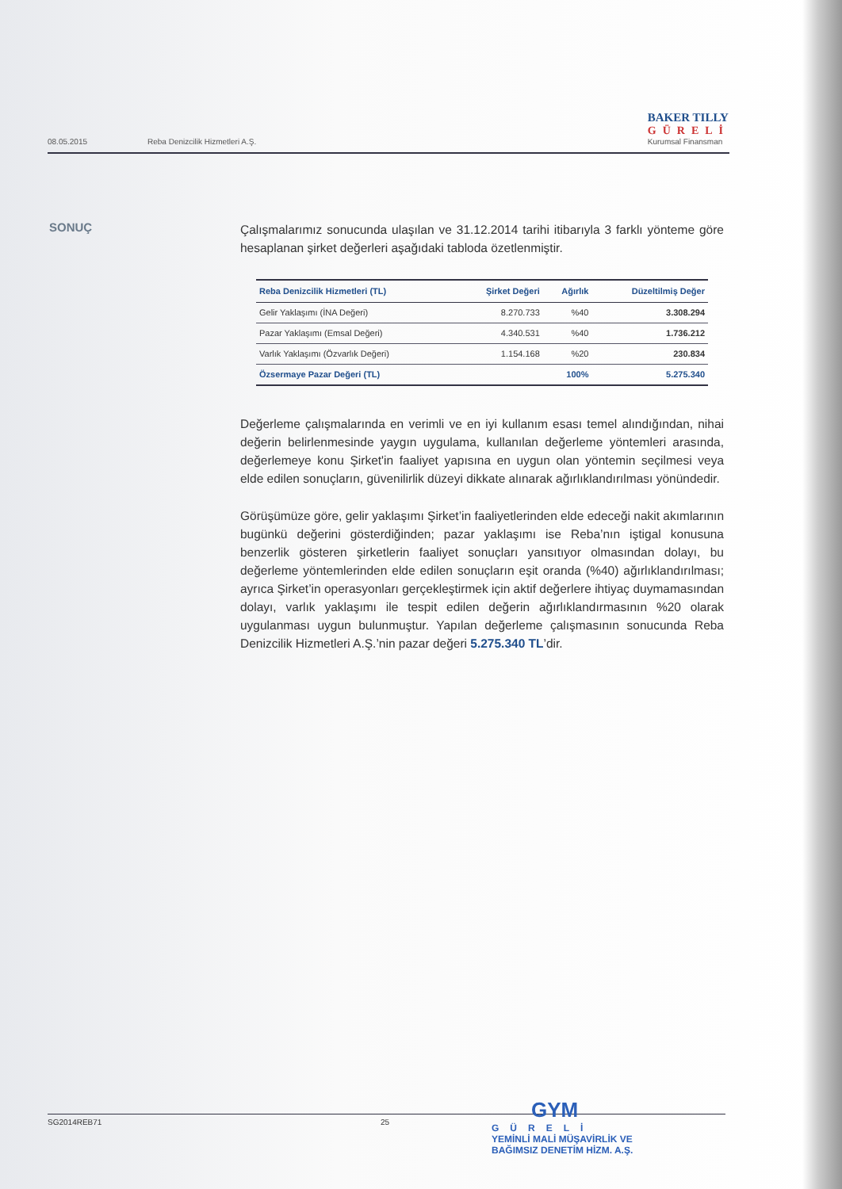08.05.2015 Reba Denizcilik Hizmetleri A.Ş.
BAKER TILLY
GÜRELİ
Kurumsal Finansman
SONUÇ
Çalışmalarımız sonucunda ulaşılan ve 31.12.2014 tarihi itibarıyla 3 farklı yönteme göre hesaplanan şirket değerleri aşağıdaki tabloda özetlenmiştir.
| Reba Denizcilik Hizmetleri (TL) | Şirket Değeri | Ağırlık | Düzeltilmiş Değer |
| --- | --- | --- | --- |
| Gelir Yaklaşımı (İNA Değeri) | 8.270.733 | %40 | 3.308.294 |
| Pazar Yaklaşımı (Emsal Değeri) | 4.340.531 | %40 | 1.736.212 |
| Varlık Yaklaşımı (Özvarlık Değeri) | 1.154.168 | %20 | 230.834 |
| Özsermaye Pazar Değeri (TL) | | 100% | 5.275.340 |
Değerleme çalışmalarında en verimli ve en iyi kullanım esası temel alındığından, nihai değerin belirlenmesinde yaygın uygulama, kullanılan değerleme yöntemleri arasında, değerlemeye konu Şirket'in faaliyet yapısına en uygun olan yöntemin seçilmesi veya elde edilen sonuçların, güvenilirlik düzeyi dikkate alınarak ağırlıklandırılması yönündedir.
Görüşümüze göre, gelir yaklaşımı Şirket’in faaliyetlerinden elde edeceği nakit akımlarının bugünkü değerini gösterdiğinden; pazar yaklaşımı ise Reba’nın iştigal konusuna benzerlik gösteren şirketlerin faaliyet sonuçları yansıtıyor olmasından dolayı, bu değerleme yöntemlerinden elde edilen sonuçların eşit oranda (%40) ağırlıklandırılması; ayrıca Şirket’in operasyonları gerçekleştirmek için aktif değerlere ihtiyaç duymamasından dolayı, varlık yaklaşımı ile tespit edilen değerin ağırlıklandırmasının %20 olarak uygulanması uygun bulunmuştur. Yapılan değerleme çalışmasının sonucunda Reba Denizcilik Hizmetleri A.Ş.’nin pazar değeri 5.275.340 TL’dir.
SG2014REB71 25
GYM
GÜRELİ
YEMİNLİ MALİ MÜŞAVİRLİK VE
BAĞIMSIZ DENETİM HİZM. A.Ş.